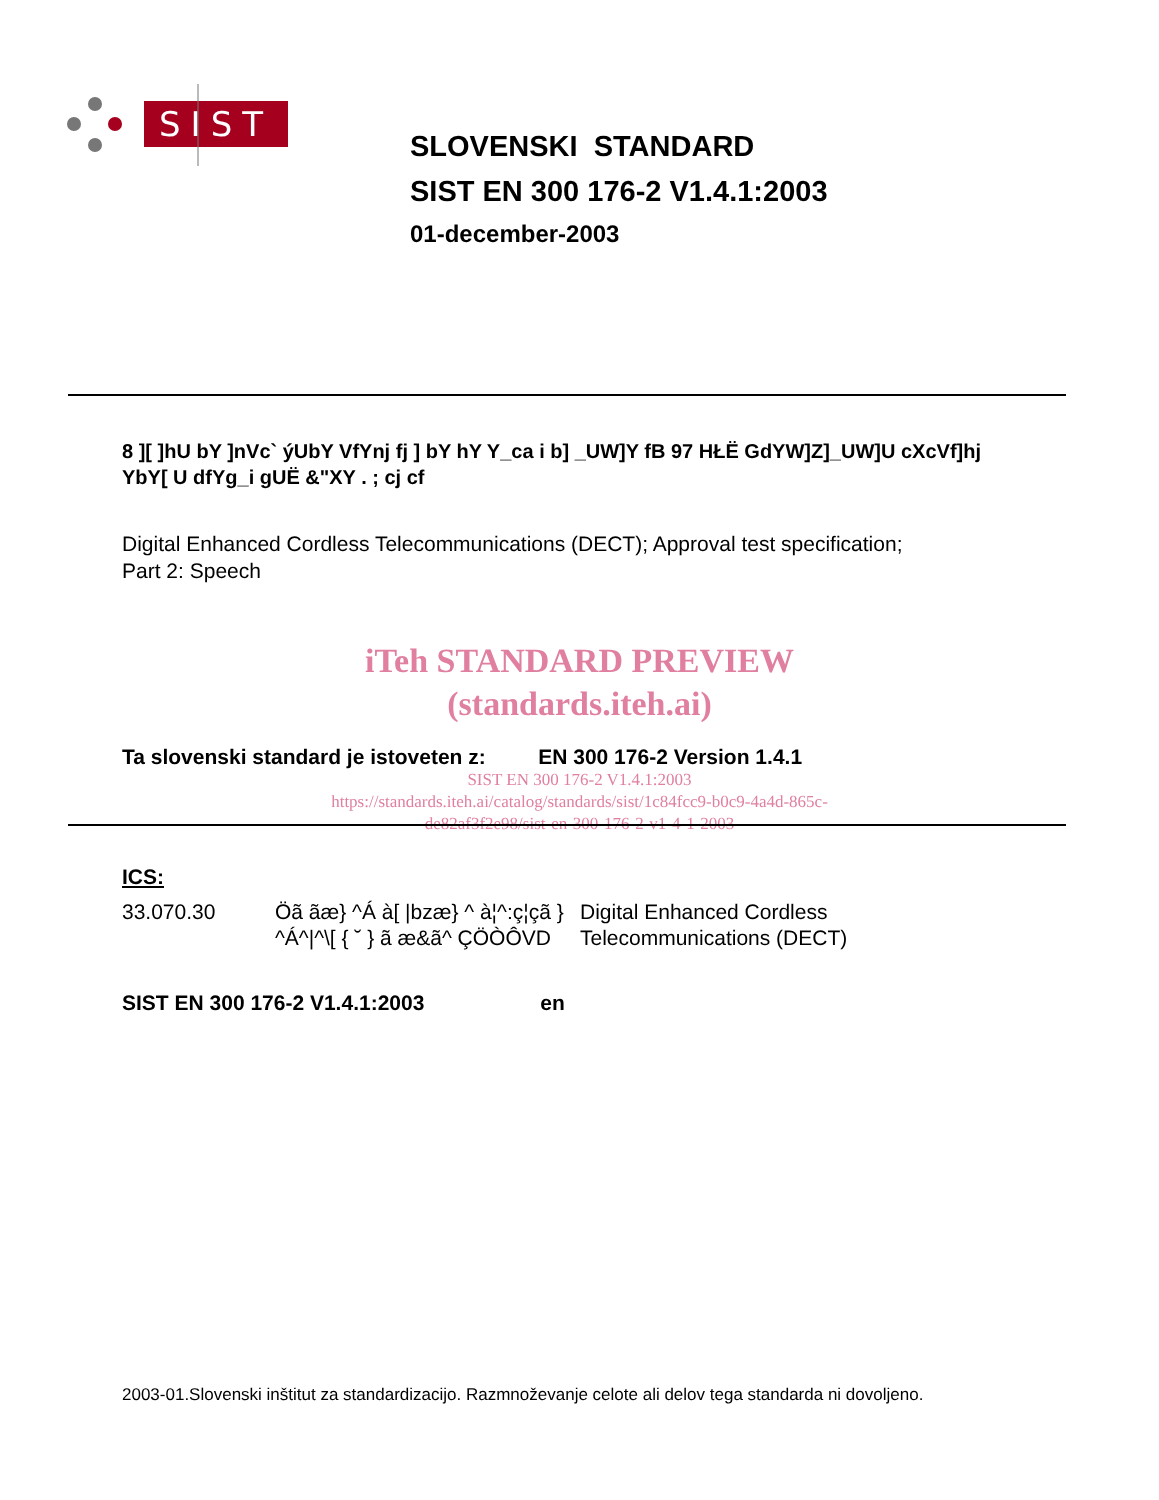SIST
SLOVENSKI STANDARD
SIST EN 300 176-2 V1.4.1:2003
01-december-2003
8 ][ ]hU bY ]nVc` ýUbY VfYnj fj ] bY hY Y_ca i b] _UW]Y fB 97 HŁË GdYW]Z]_UW]U cXcVf]hj YbY[ U dfYg_i gUË &"XY . ; cj cf
Digital Enhanced Cordless Telecommunications (DECT); Approval test specification;
Part 2: Speech
iTeh STANDARD PREVIEW
(standards.iteh.ai)
Ta slovenski standard je istoveten z: EN 300 176-2 Version 1.4.1
SIST EN 300 176-2 V1.4.1:2003
https://standards.iteh.ai/catalog/standards/sist/1c84fcc9-b0c9-4a4d-865c-
de82af3f2e98/sist-en-300-176-2-v1-4-1-2003
ICS:
| 33.070.30 | Öã ãæ} ^Á à[ /bzæ} ^ à¦^:ç¦çã } ^Á^/^\[ { ˘ } ã æ&ã^ ÇÖÒÔVD | Digital Enhanced Cordless Telecommunications (DECT) |
SIST EN 300 176-2 V1.4.1:2003 en
2003-01.Slovenski inštitut za standardizacijo. Razmnoževanje celote ali delov tega standarda ni dovoljeno.